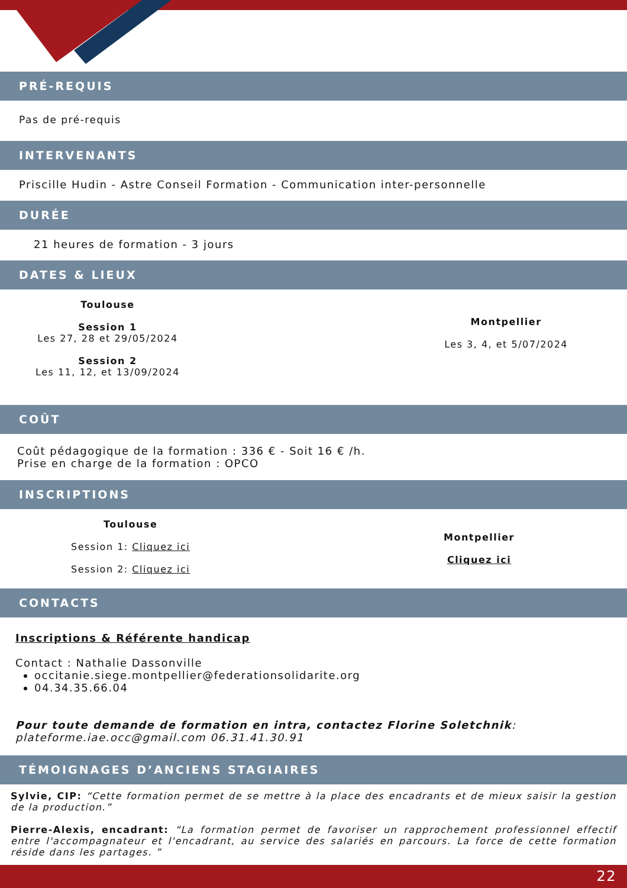PRÉ-REQUIS
Pas de pré-requis
INTERVENANTS
Priscille Hudin - Astre Conseil Formation - Communication inter-personnelle
DURÉE
21 heures de formation - 3 jours
DATES & LIEUX
Toulouse
Session 1
Les 27, 28 et 29/05/2024
Session 2
Les 11, 12, et 13/09/2024
Montpellier
Les 3, 4, et 5/07/2024
COÛT
Coût pédagogique de la formation : 336 € - Soit 16 € /h.
Prise en charge de la formation : OPCO
INSCRIPTIONS
Toulouse
Session 1: Cliquez ici
Session 2: Cliquez ici
Montpellier
Cliquez ici
CONTACTS
Inscriptions & Référente handicap
Contact : Nathalie Dassonville
occitanie.siege.montpellier@federationsolidarite.org
04.34.35.66.04
Pour toute demande de formation en intra, contactez Florine Soletchnik:
plateforme.iae.occ@gmail.com 06.31.41.30.91
TÉMOIGNAGES D’ANCIENS STAGIAIRES
Sylvie, CIP: “Cette formation permet de se mettre à la place des encadrants et de mieux saisir la gestion de la production.”
Pierre-Alexis, encadrant: “La formation permet de favoriser un rapprochement professionnel effectif entre l'accompagnateur et l'encadrant, au service des salariés en parcours. La force de cette formation réside dans les partages. ”
22